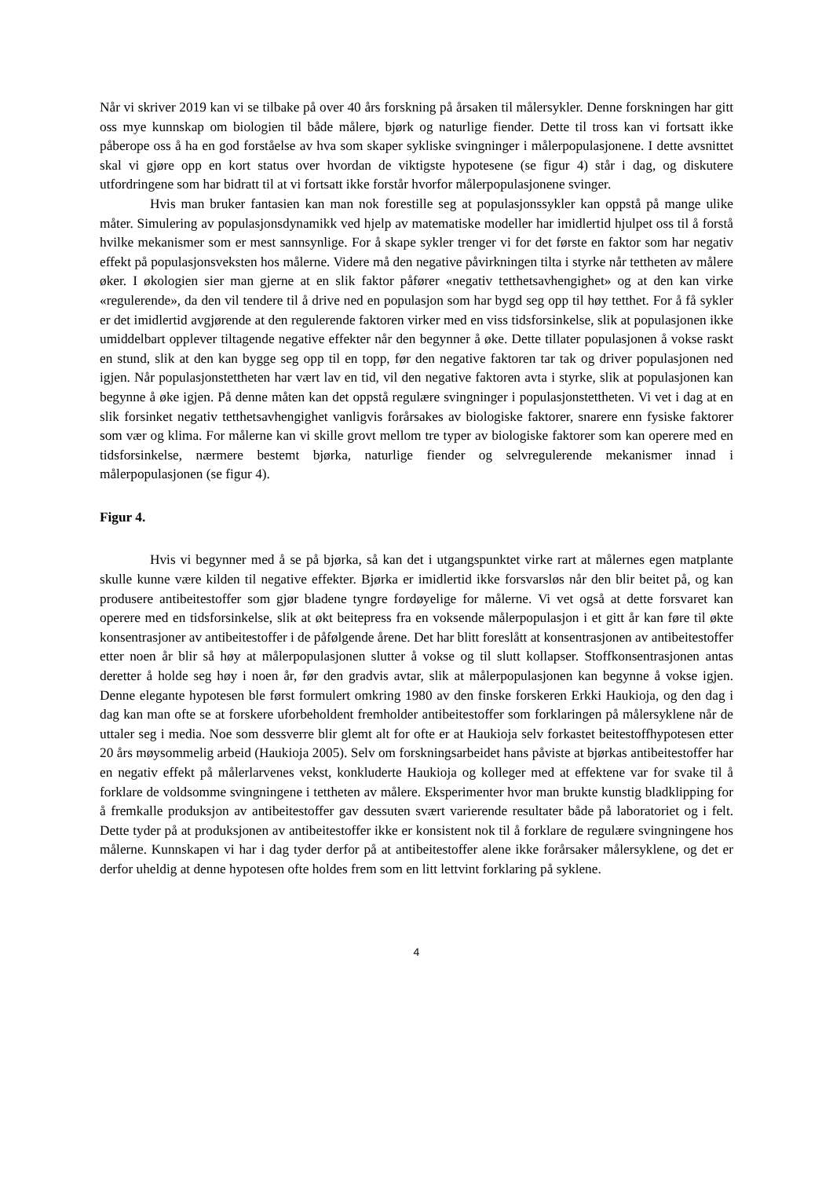Når vi skriver 2019 kan vi se tilbake på over 40 års forskning på årsaken til målersykler. Denne forskningen har gitt oss mye kunnskap om biologien til både målere, bjørk og naturlige fiender. Dette til tross kan vi fortsatt ikke påberope oss å ha en god forståelse av hva som skaper sykliske svingninger i målerpopulasjonene. I dette avsnittet skal vi gjøre opp en kort status over hvordan de viktigste hypotesene (se figur 4) står i dag, og diskutere utfordringene som har bidratt til at vi fortsatt ikke forstår hvorfor målerpopulasjonene svinger.
Hvis man bruker fantasien kan man nok forestille seg at populasjonssykler kan oppstå på mange ulike måter. Simulering av populasjonsdynamikk ved hjelp av matematiske modeller har imidlertid hjulpet oss til å forstå hvilke mekanismer som er mest sannsynlige. For å skape sykler trenger vi for det første en faktor som har negativ effekt på populasjonsveksten hos målerne. Videre må den negative påvirkningen tilta i styrke når tettheten av målere øker. I økologien sier man gjerne at en slik faktor påfører «negativ tetthetsavhengighet» og at den kan virke «regulerende», da den vil tendere til å drive ned en populasjon som har bygd seg opp til høy tetthet. For å få sykler er det imidlertid avgjørende at den regulerende faktoren virker med en viss tidsforsinkelse, slik at populasjonen ikke umiddelbart opplever tiltagende negative effekter når den begynner å øke. Dette tillater populasjonen å vokse raskt en stund, slik at den kan bygge seg opp til en topp, før den negative faktoren tar tak og driver populasjonen ned igjen. Når populasjonstettheten har vært lav en tid, vil den negative faktoren avta i styrke, slik at populasjonen kan begynne å øke igjen. På denne måten kan det oppstå regulære svingninger i populasjonstettheten. Vi vet i dag at en slik forsinket negativ tetthetsavhengighet vanligvis forårsakes av biologiske faktorer, snarere enn fysiske faktorer som vær og klima. For målerne kan vi skille grovt mellom tre typer av biologiske faktorer som kan operere med en tidsforsinkelse, nærmere bestemt bjørka, naturlige fiender og selvregulerende mekanismer innad i målerpopulasjonen (se figur 4).
Figur 4.
Hvis vi begynner med å se på bjørka, så kan det i utgangspunktet virke rart at målernes egen matplante skulle kunne være kilden til negative effekter. Bjørka er imidlertid ikke forsvarsløs når den blir beitet på, og kan produsere antibeitestoffer som gjør bladene tyngre fordøyelige for målerne. Vi vet også at dette forsvaret kan operere med en tidsforsinkelse, slik at økt beitepress fra en voksende målerpopulasjon i et gitt år kan føre til økte konsentrasjoner av antibeitestoffer i de påfølgende årene. Det har blitt foreslått at konsentrasjonen av antibeitestoffer etter noen år blir så høy at målerpopulasjonen slutter å vokse og til slutt kollapser. Stoffkonsentrasjonen antas deretter å holde seg høy i noen år, før den gradvis avtar, slik at målerpopulasjonen kan begynne å vokse igjen. Denne elegante hypotesen ble først formulert omkring 1980 av den finske forskeren Erkki Haukioja, og den dag i dag kan man ofte se at forskere uforbeholdent fremholder antibeitestoffer som forklaringen på målersyklene når de uttaler seg i media. Noe som dessverre blir glemt alt for ofte er at Haukioja selv forkastet beitestoffhypotesen etter 20 års møysommelig arbeid (Haukioja 2005). Selv om forskningsarbeidet hans påviste at bjørkas antibeitestoffer har en negativ effekt på målerlarvenes vekst, konkluderte Haukioja og kolleger med at effektene var for svake til å forklare de voldsomme svingningene i tettheten av målere. Eksperimenter hvor man brukte kunstig bladklipping for å fremkalle produksjon av antibeitestoffer gav dessuten svært varierende resultater både på laboratoriet og i felt. Dette tyder på at produksjonen av antibeitestoffer ikke er konsistent nok til å forklare de regulære svingningene hos målerne. Kunnskapen vi har i dag tyder derfor på at antibeitestoffer alene ikke forårsaker målersyklene, og det er derfor uheldig at denne hypotesen ofte holdes frem som en litt lettvint forklaring på syklene.
4